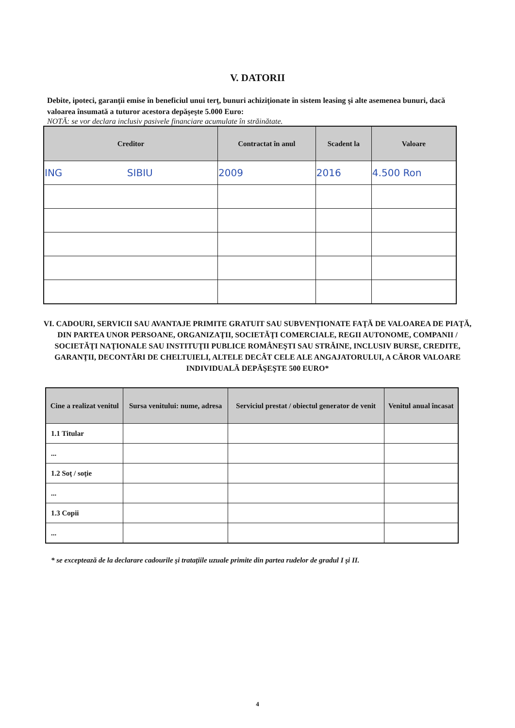V. DATORII
Debite, ipoteci, garanţii emise în beneficiul unui terţ, bunuri achiziţionate în sistem leasing şi alte asemenea bunuri, dacă valoarea însumată a tuturor acestora depăşeşte 5.000 Euro:
NOTĂ: se vor declara inclusiv pasivele financiare acumulate în străinătate.
| Creditor | Contractat în anul | Scadent la | Valoare |
| --- | --- | --- | --- |
| ING SIBIU | 2009 | 2016 | 4.500 Ron |
VI. CADOURI, SERVICII SAU AVANTAJE PRIMITE GRATUIT SAU SUBVENŢIONATE FAŢĂ DE VALOAREA DE PIAŢĂ, DIN PARTEA UNOR PERSOANE, ORGANIZAŢII, SOCIETĂŢI COMERCIALE, REGII AUTONOME, COMPANII / SOCIETĂŢI NAŢIONALE SAU INSTITUŢII PUBLICE ROMÂNEŞTI SAU STRĂINE, INCLUSIV BURSE, CREDITE, GARANŢII, DECONTĂRI DE CHELTUIELI, ALTELE DECÂT CELE ALE ANGAJATORULUI, A CĂROR VALOARE INDIVIDUALĂ DEPĂŞEŞTE 500 EURO*
| Cine a realizat venitul | Sursa venitului: nume, adresa | Serviciul prestat / obiectul generator de venit | Venitul anual încasat |
| --- | --- | --- | --- |
| 1.1 Titular | | | |
| ... | | | |
| 1.2 Soţ / soţie | | | |
| ... | | | |
| 1.3 Copii | | | |
| ... | | | |
* se exceptează de la declarare cadourile şi trataţiile uzuale primite din partea rudelor de gradul I şi II.
4